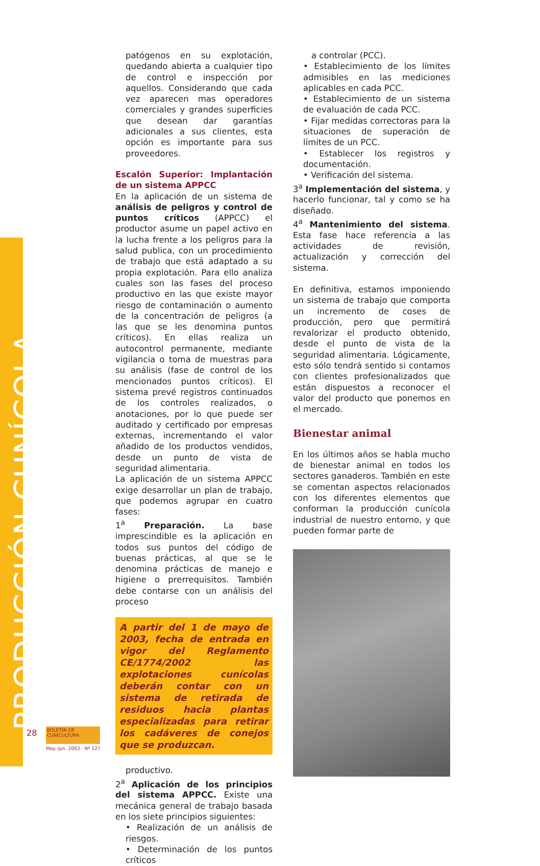PRODUCCIÓN CUNÍCOLA
patógenos en su explotación, quedando abierta a cualquier tipo de control e inspección por aquellos. Considerando que cada vez aparecen mas operadores comerciales y grandes superficies que desean dar garantías adicionales a sus clientes, esta opción es importante para sus proveedores.
Escalón Superior: Implantación de un sistema APPCC
En la aplicación de un sistema de análisis de peligros y control de puntos críticos (APPCC) el productor asume un papel activo en la lucha frente a los peligros para la salud publica, con un procedimiento de trabajo que está adaptado a su propia explotación. Para ello analiza cuales son las fases del proceso productivo en las que existe mayor riesgo de contaminación o aumento de la concentración de peligros (a las que se les denomina puntos críticos). En ellas realiza un autocontrol permanente, mediante vigilancia o toma de muestras para su análisis (fase de control de los mencionados puntos críticos). El sistema prevé registros continuados de los controles realizados, o anotaciones, por lo que puede ser auditado y certificado por empresas externas, incrementando el valor añadido de los productos vendidos, desde un punto de vista de seguridad alimentaria.
La aplicación de un sistema APPCC exige desarrollar un plan de trabajo, que podemos agrupar en cuatro fases:
1<sup>a</sup> Preparación. La base imprescindible es la aplicación en todos sus puntos del código de buenas prácticas, al que se le denomina prácticas de manejo e higiene o prerrequisitos. También debe contarse con un análisis del proceso
A partir del 1 de mayo de 2003, fecha de entrada en vigor del Reglamento CE/1774/2002 las explotaciones cunícolas deberán contar con un sistema de retirada de residuos hacia plantas especializadas para retirar los cadáveres de conejos que se produzcan.
productivo.
2<sup>a</sup> Aplicación de los principios del sistema APPCC. Existe una mecánica general de trabajo basada en los siete principios siguientes:
• Realización de un análisis de riesgos.
• Determinación de los puntos críticos
a controlar (PCC).
• Establecimiento de los límites admisibles en las mediciones aplicables en cada PCC.
• Establecimiento de un sistema de evaluación de cada PCC.
• Fijar medidas correctoras para la situaciones de superación de límites de un PCC.
• Establecer los registros y documentación.
• Verificación del sistema.
3<sup>a</sup> Implementación del sistema, y hacerlo funcionar, tal y como se ha diseñado.
4<sup>a</sup> Mantenimiento del sistema. Esta fase hace referencia a las actividades de revisión, actualización y corrección del sistema.
En definitiva, estamos imponiendo un sistema de trabajo que comporta un incremento de coses de producción, pero que permitirá revalorizar el producto obtenido, desde el punto de vista de la seguridad alimentaria. Lógicamente, esto sólo tendrá sentido si contamos con clientes profesionalizados que están dispuestos a reconocer el valor del producto que ponemos en el mercado.
Bienestar animal
En los últimos años se habla mucho de bienestar animal en todos los sectores ganaderos. También en este se comentan aspectos relacionados con los diferentes elementos que conforman la producción cunícola industrial de nuestro entorno, y que pueden formar parte de
28
BOLETÍN DE CUNICULTURA
May.-Jun. 2003 - Nº 127